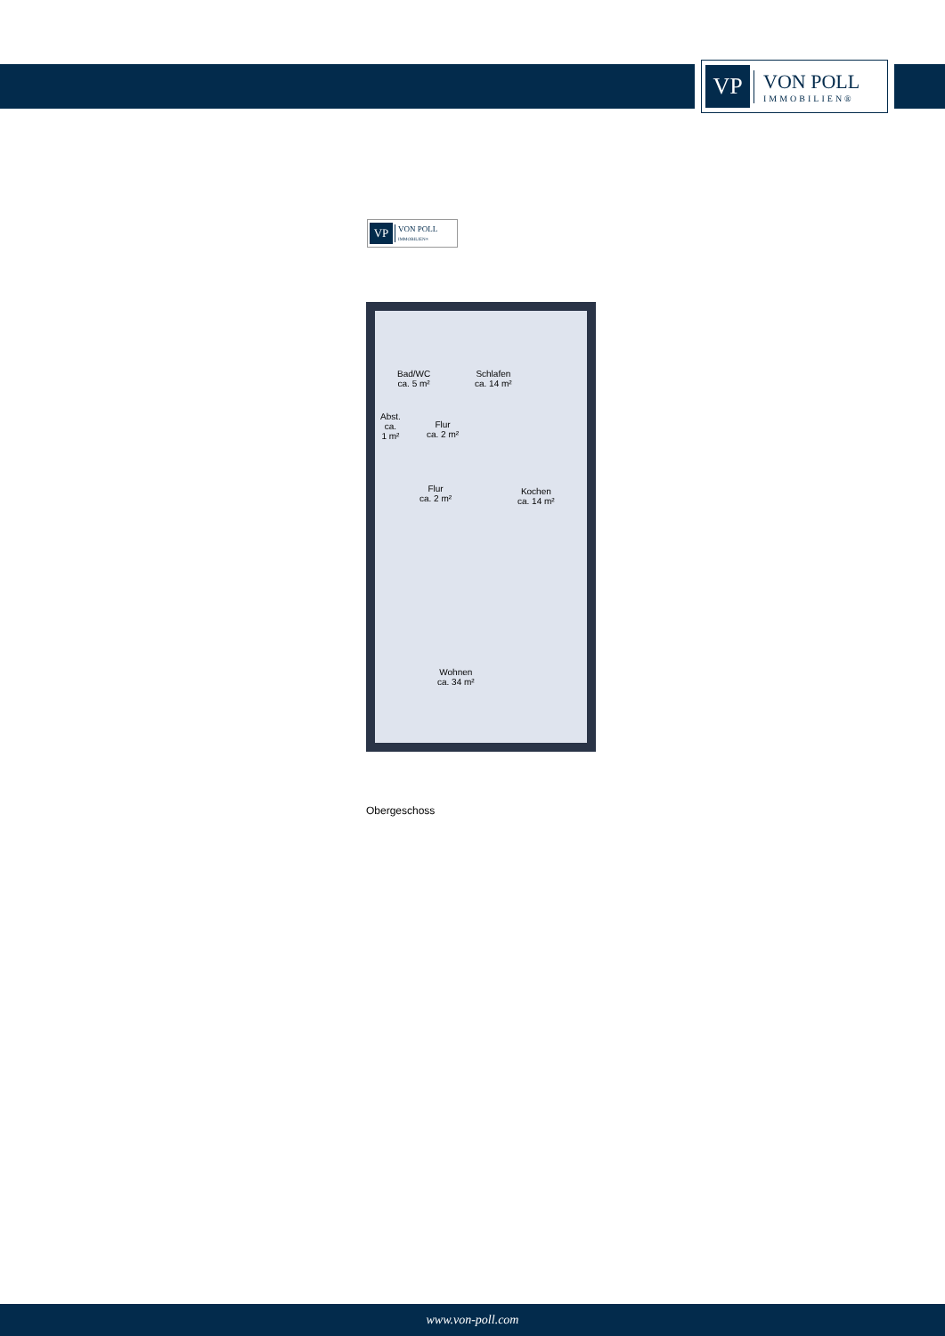VP
VON POLL
IMMOBILIEN®
VP
VON POLL
IMMOBILIEN®
Bad/WC
ca. 5 m²
Schlafen
ca. 14 m²
Abst.
ca.
1 m²
Flur
ca. 2 m²
Flur
ca. 2 m²
Kochen
ca. 14 m²
Wohnen
ca. 34 m²
Obergeschoss
www.von-poll.com